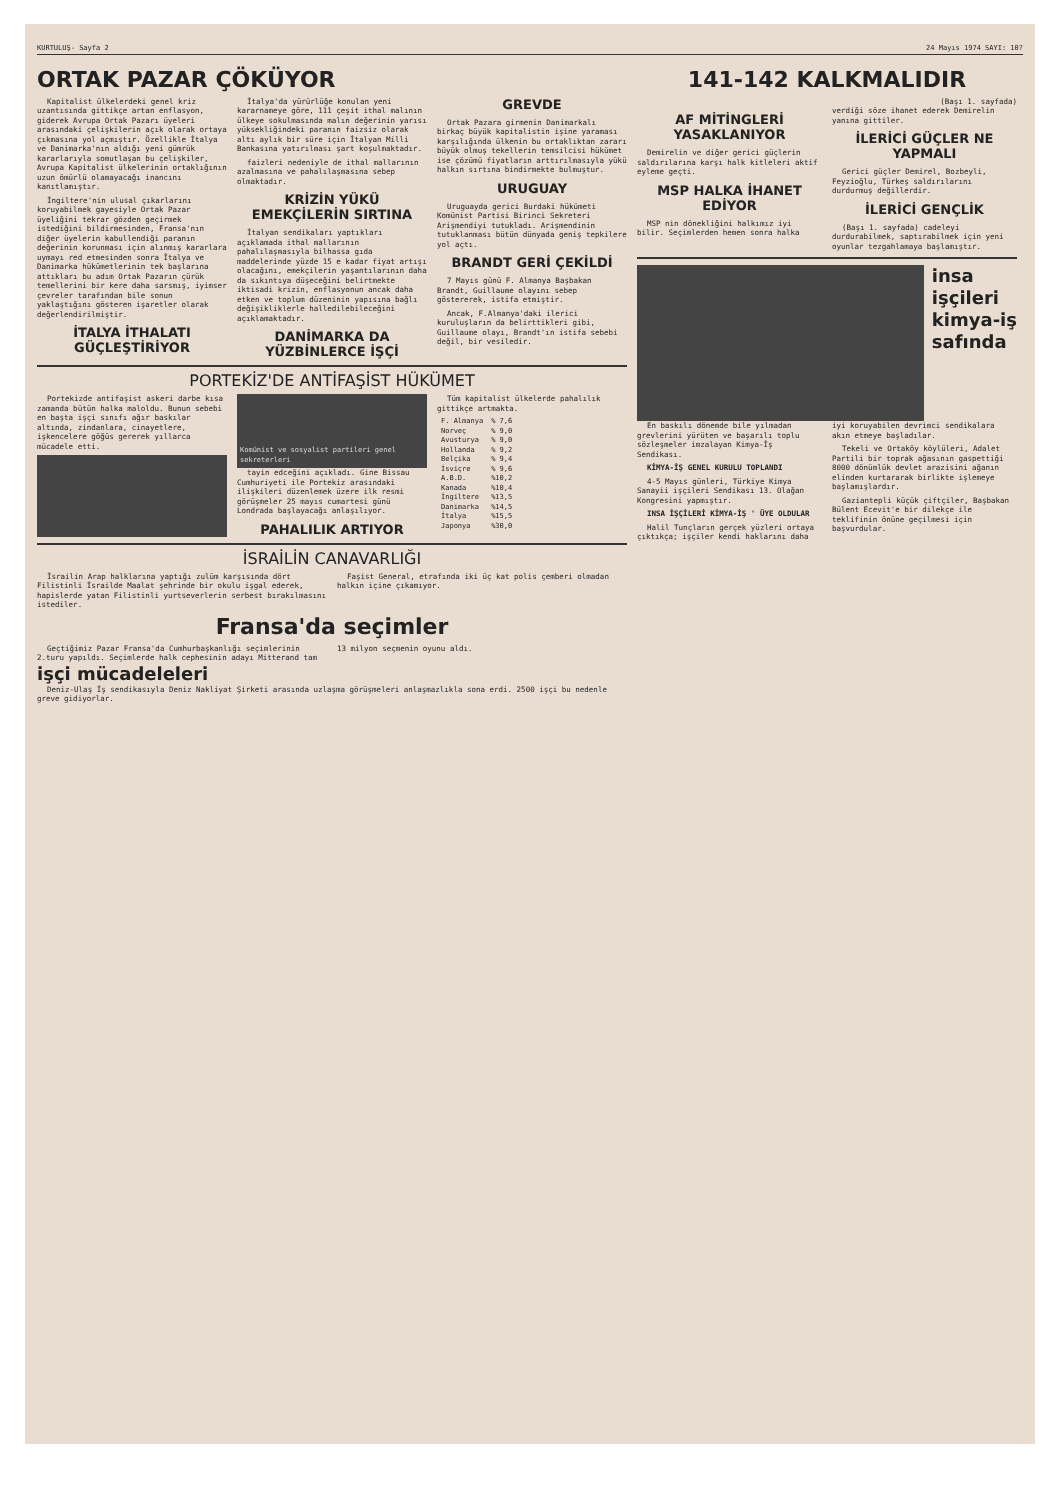KURTULUŞ- Sayfa 2 24 Mayıs 1974 SAYI: 10?
ORTAK PAZAR ÇÖKÜYOR
Kapitalist ülkelerdeki genel kriz uzantısında gittikçe artan enflasyon, giderek Avrupa Ortak Pazarı üyeleri arasındaki çelişkilerin açık olarak ortaya çıkmasına yol açmıştır. Özellikle İtalya ve Danimarka'nın aldığı yeni gümrük kararlarıyla somutlaşan bu çelişkiler, Avrupa Kapitalist ülkelerinin ortaklığının uzun ömürlü olamayacağı inancını kanıtlamıştır.
İngiltere'nin ulusal çıkarlarını koruyabilmek gayesiyle Ortak Pazar üyeliğini tekrar gözden geçirmek istediğini bildirmesinden, Fransa'nın diğer üyelerin kabullendiği paranın değerinin korunması için alınmış kararlara uymayı red etmesinden sonra İtalya ve Danimarka hükümetlerinin tek başlarına attıkları bu adım Ortak Pazarın çürük temellerini bir kere daha sarsmış, iyimser çevreler tarafından bile sonun yaklaştığını gösteren işaretler olarak değerlendirilmiştir.
İTALYA İTHALATI GÜÇLEŞTİRİYOR
İtalya'da yürürlüğe konulan yeni kararnameye göre, 111 çeşit ithal malının ülkeye sokulmasında malın değerinin yarısı yüksekliğindeki paranın faizsiz olarak altı aylık bir süre için İtalyan Milli Bankasına yatırılması şart koşulmaktadır.
faizleri nedeniyle de ithal mallarının azalmasına ve pahalılaşmasına sebep olmaktadır.
KRİZİN YÜKÜ EMEKÇİLERİN SIRTINA
İtalyan sendikaları yaptıkları açıklamada ithal mallarının pahalılaşmasıyla bilhassa gıda maddelerinde yüzde 15 e kadar fiyat artışı olacağını, emekçilerin yaşantılarının daha da sıkıntıya düşeceğini belirtmekte iktisadi krizin, enflasyonun ancak daha etken ve toplum düzeninin yapısına bağlı değişikliklerle halledilebileceğini açıklamaktadır.
DANİMARKA DA YÜZBİNLERCE İŞÇİ GREVDE
Ortak Pazara girmenin Danimarkalı birkaç büyük kapitalistin işine yaraması karşılığında ülkenin bu ortaklıktan zararı büyük olmuş tekellerin temsilcisi hükümet ise çözümü fiyatların arttırılmasıyla yükü halkın sırtına bindirmekte bulmuştur.
URUGUAY
Uruguayda gerici Burdaki hükümeti Komünist Partisi Birinci Sekreteri Arişmendiyi tutukladı. Arişmendinin tutuklanması bütün dünyada geniş tepkilere yol açtı.
BRANDT GERİ ÇEKİLDİ
7 Mayıs günü F. Almanya Başbakan Brandt, Guillaume olayını sebep göstererek, istifa etmiştir.
Ancak, F.Almanya'daki ilerici kuruluşların da belirttikleri gibi, Guillaume olayı, Brandt'ın istifa sebebi değil, bir vesiledir.
PORTEKİZ'DE ANTİFAŞİST HÜKÜMET
Portekizde antifaşist askeri darbe kısa zamanda bütün halka maloldu. Bunun sebebi en başta işçi sınıfı ağır baskılar altında, zindanlara, cinayetlere, işkencelere göğüs gererek yıllarca mücadele etti.
Komünist ve sosyalist partileri genel sekreterleri
tayin edceğini açıkladı. Gine Bissau Cumhuriyeti ile Portekiz arasındaki ilişkileri düzenlemek üzere ilk resmi görüşmeler 25 mayıs cumartesi günü Londrada başlayacağı anlaşılıyor.
PAHALILIK ARTIYOR
Tüm kapitalist ülkelerde pahalılık gittikçe artmakta.
| F. Almanya | % 7,6 |
| Norveç | % 9,0 |
| Avusturya | % 9,0 |
| Hollanda | % 9,2 |
| Belçika | % 9,4 |
| İsviçre | % 9,6 |
| A.B.D. | %10,2 |
| Kanada | %10,4 |
| İngiltere | %13,5 |
| Danimarka | %14,5 |
| İtalya | %15,5 |
| Japonya | %30,0 |
İSRAİLİN CANAVARLIĞI
İsrailin Arap halklarına yaptığı zulüm karşısında dört Filistinli İsrailde Maalat şehrinde bir okulu işgal ederek, hapislerde yatan Filistinli yurtseverlerin serbest bırakılmasını istediler.
Faşist General, etrafında iki üç kat polis çemberi olmadan halkın içine çıkamıyor.
Fransa'da seçimler
Geçtiğimiz Pazar Fransa'da Cumhurbaşkanlığı seçimlerinin 2.turu yapıldı. Seçimlerde halk cephesinin adayı Mitterand tam 13 milyon seçmenin oyunu aldı.
işçi mücadeleleri
Deniz-Ulaş İş sendikasıyla Deniz Nakliyat Şirketi arasında uzlaşma görüşmeleri anlaşmazlıkla sona erdi. 2500 işçi bu nedenle greve gidiyorlar.
141-142 KALKMALIDIR
(Başı 1. sayfada)
AF MİTİNGLERİ YASAKLANIYOR
Demirelin ve diğer gerici güçlerin saldırılarına karşı halk kitleleri aktif eyleme geçti.
MSP HALKA İHANET EDİYOR
MSP nin dönekliğini halkımız iyi bilir. Seçimlerden hemen sonra halka verdiği söze ihanet ederek Demirelin yanına gittiler.
İLERİCİ GÜÇLER NE YAPMALI
Gerici güçler Demirel, Bozbeyli, Feyzioğlu, Türkeş saldırılarını durdurmuş değillerdir.
İLERİCİ GENÇLİK
(Başı 1. sayfada) cadeleyi durdurabilmek, saptırabilmek için yeni oyunlar tezgahlamaya başlamıştır.
insa
işçileri
kimya-iş
safında
En baskılı dönemde bile yılmadan grevlerini yürüten ve başarılı toplu sözleşmeler imzalayan Kimya-İş Sendikası.
KİMYA-İŞ GENEL KURULU TOPLANDI
4-5 Mayıs günleri, Türkiye Kimya Sanayii işçileri Sendikası 13. Olağan Kongresini yapmıştır.
INSA İŞÇİLERİ KİMYA-İŞ ' ÜYE OLDULAR
Halil Tunçların gerçek yüzleri ortaya çıktıkça; işçiler kendi haklarını daha iyi koruyabilen devrimci sendikalara akın etmeye başladılar.
Tekeli ve Ortaköy köylüleri, Adalet Partili bir toprak ağasının gaspettiği 8000 dönümlük devlet arazisini ağanın elinden kurtararak birlikte işlemeye başlamışlardır.
Gaziantepli küçük çiftçiler, Başbakan Bülent Ecevit'e bir dilekçe ile teklifinin önüne geçilmesi için başvurdular.